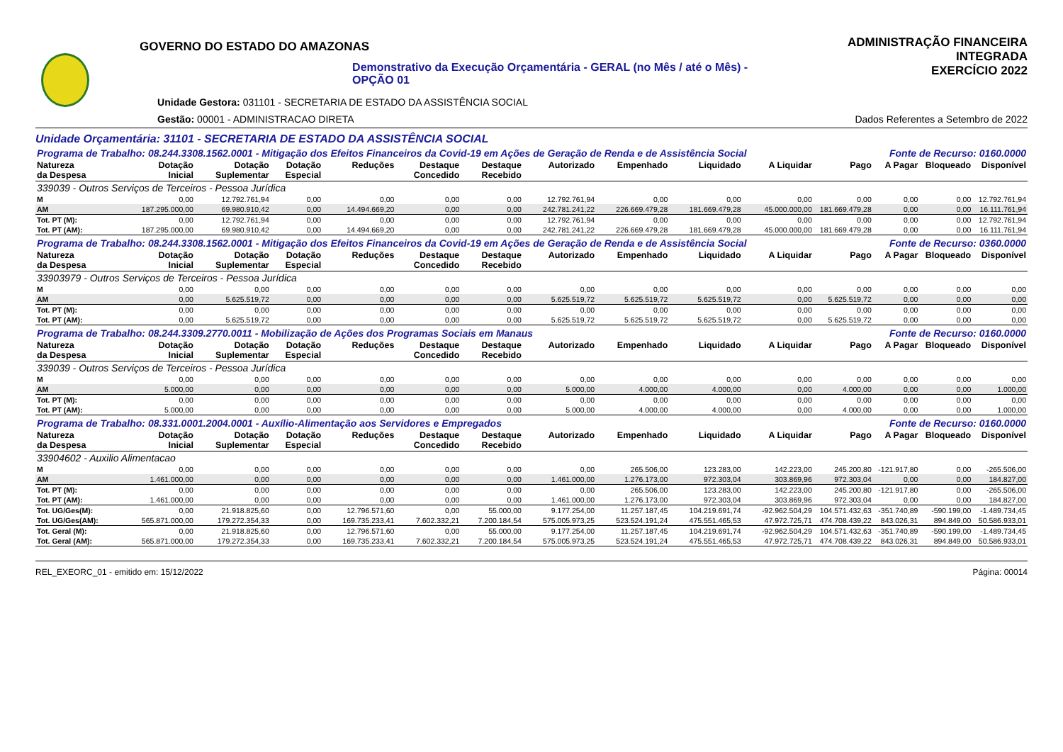GOVERNO DO ESTADO DO AMAZONAS
Demonstrativo da Execução Orçamentária - GERAL (no Mês / até o Mês) - OPÇÃO 01
Unidade Gestora: 031101 - SECRETARIA DE ESTADO DA ASSISTÊNCIA SOCIAL
Gestão: 00001 - ADMINISTRACAO DIRETA
ADMINISTRAÇÃO FINANCEIRA INTEGRADA
EXERCÍCIO 2022
Dados Referentes a Setembro de 2022
Unidade Orçamentária: 31101 - SECRETARIA DE ESTADO DA ASSISTÊNCIA SOCIAL
| Programa de Trabalho: 08.244.3308.1562.0001 - Mitigação dos Efeitos Financeiros da Covid-19 em Ações de Geração de Renda e de Assistência Social | | | | | | | | | | | Fonte de Recurso: 0160.0000 | | | |
| Natureza da Despesa | Dotação Inicial | Dotação Suplementar | Dotação Especial | Reduções | Destaque Concedido | Destaque Recebido | Autorizado | Empenhado | Liquidado | A Liquidar | Pago | A Pagar | Bloqueado | Disponível |
| 339039 - Outros Serviços de Terceiros - Pessoa Jurídica | | | | | | | | | | | | | | |
| M | 0,00 | 12.792.761,94 | 0,00 | 0,00 | 0,00 | 0,00 | 12.792.761,94 | 0,00 | 0,00 | 0,00 | 0,00 | 0,00 | 0,00 | 12.792.761,94 |
| AM | 187.295.000,00 | 69.980.910,42 | 0,00 | 14.494.669,20 | 0,00 | 0,00 | 242.781.241,22 | 226.669.479,28 | 181.669.479,28 | 45.000.000,00 | 181.669.479,28 | 0,00 | 0,00 | 16.111.761,94 |
| Tot. PT (M): | 0,00 | 12.792.761,94 | 0,00 | 0,00 | 0,00 | 0,00 | 12.792.761,94 | 0,00 | 0,00 | 0,00 | 0,00 | 0,00 | 0,00 | 12.792.761,94 |
| Tot. PT (AM): | 187.295.000,00 | 69.980.910,42 | 0,00 | 14.494.669,20 | 0,00 | 0,00 | 242.781.241,22 | 226.669.479,28 | 181.669.479,28 | 45.000.000,00 | 181.669.479,28 | 0,00 | 0,00 | 16.111.761,94 |
| Programa de Trabalho: 08.244.3308.1562.0001 - Mitigação dos Efeitos Financeiros da Covid-19 em Ações de Geração de Renda e de Assistência Social | | | | | | | | | | | Fonte de Recurso: 0360.0000 | | | |
| Natureza da Despesa | Dotação Inicial | Dotação Suplementar | Dotação Especial | Reduções | Destaque Concedido | Destaque Recebido | Autorizado | Empenhado | Liquidado | A Liquidar | Pago | A Pagar | Bloqueado | Disponível |
| 33903979 - Outros Serviços de Terceiros - Pessoa Jurídica | | | | | | | | | | | | | | |
| M | 0,00 | 0,00 | 0,00 | 0,00 | 0,00 | 0,00 | 0,00 | 0,00 | 0,00 | 0,00 | 0,00 | 0,00 | 0,00 | 0,00 |
| AM | 0,00 | 5.625.519,72 | 0,00 | 0,00 | 0,00 | 0,00 | 5.625.519,72 | 5.625.519,72 | 5.625.519,72 | 0,00 | 5.625.519,72 | 0,00 | 0,00 | 0,00 |
| Tot. PT (M): | 0,00 | 0,00 | 0,00 | 0,00 | 0,00 | 0,00 | 0,00 | 0,00 | 0,00 | 0,00 | 0,00 | 0,00 | 0,00 | 0,00 |
| Tot. PT (AM): | 0,00 | 5.625.519,72 | 0,00 | 0,00 | 0,00 | 0,00 | 5.625.519,72 | 5.625.519,72 | 5.625.519,72 | 0,00 | 5.625.519,72 | 0,00 | 0,00 | 0,00 |
| Programa de Trabalho: 08.244.3309.2770.0011 - Mobilização de Ações dos Programas Sociais em Manaus | | | | | | | | | | | Fonte de Recurso: 0160.0000 | | | |
| Natureza da Despesa | Dotação Inicial | Dotação Suplementar | Dotação Especial | Reduções | Destaque Concedido | Destaque Recebido | Autorizado | Empenhado | Liquidado | A Liquidar | Pago | A Pagar | Bloqueado | Disponível |
| 339039 - Outros Serviços de Terceiros - Pessoa Jurídica | | | | | | | | | | | | | | |
| M | 0,00 | 0,00 | 0,00 | 0,00 | 0,00 | 0,00 | 0,00 | 0,00 | 0,00 | 0,00 | 0,00 | 0,00 | 0,00 | 0,00 |
| AM | 5.000,00 | 0,00 | 0,00 | 0,00 | 0,00 | 0,00 | 5.000,00 | 4.000,00 | 4.000,00 | 0,00 | 4.000,00 | 0,00 | 0,00 | 1.000,00 |
| Tot. PT (M): | 0,00 | 0,00 | 0,00 | 0,00 | 0,00 | 0,00 | 0,00 | 0,00 | 0,00 | 0,00 | 0,00 | 0,00 | 0,00 | 0,00 |
| Tot. PT (AM): | 5.000,00 | 0,00 | 0,00 | 0,00 | 0,00 | 0,00 | 5.000,00 | 4.000,00 | 4.000,00 | 0,00 | 4.000,00 | 0,00 | 0,00 | 1.000,00 |
| Programa de Trabalho: 08.331.0001.2004.0001 - Auxílio-Alimentação aos Servidores e Empregados | | | | | | | | | | | Fonte de Recurso: 0160.0000 | | | |
| Natureza da Despesa | Dotação Inicial | Dotação Suplementar | Dotação Especial | Reduções | Destaque Concedido | Destaque Recebido | Autorizado | Empenhado | Liquidado | A Liquidar | Pago | A Pagar | Bloqueado | Disponível |
| 33904602 - Auxilio Alimentacao | | | | | | | | | | | | | | |
| M | 0,00 | 0,00 | 0,00 | 0,00 | 0,00 | 0,00 | 0,00 | 265.506,00 | 123.283,00 | 142.223,00 | 245.200,80 | -121.917,80 | 0,00 | -265.506,00 |
| AM | 1.461.000,00 | 0,00 | 0,00 | 0,00 | 0,00 | 0,00 | 1.461.000,00 | 1.276.173,00 | 972.303,04 | 303.869,96 | 972.303,04 | 0,00 | 0,00 | 184.827,00 |
| Tot. PT (M): | 0,00 | 0,00 | 0,00 | 0,00 | 0,00 | 0,00 | 0,00 | 265.506,00 | 123.283,00 | 142.223,00 | 245.200,80 | -121.917,80 | 0,00 | -265.506,00 |
| Tot. PT (AM): | 1.461.000,00 | 0,00 | 0,00 | 0,00 | 0,00 | 0,00 | 1.461.000,00 | 1.276.173,00 | 972.303,04 | 303.869,96 | 972.303,04 | 0,00 | 0,00 | 184.827,00 |
| Tot. UG/Ges(M): | 0,00 | 21.918.825,60 | 0,00 | 12.796.571,60 | 0,00 | 55.000,00 | 9.177.254,00 | 11.257.187,45 | 104.219.691,74 | -92.962.504,29 | 104.571.432,63 | -351.740,89 | -590.199,00 | -1.489.734,45 |
| Tot. UG/Ges(AM): | 565.871.000,00 | 179.272.354,33 | 0,00 | 169.735.233,41 | 7.602.332,21 | 7.200.184,54 | 575.005.973,25 | 523.524.191,24 | 475.551.465,53 | 47.972.725,71 | 474.708.439,22 | 843.026,31 | 894.849,00 | 50.586.933,01 |
| Tot. Geral (M): | 0,00 | 21.918.825,60 | 0,00 | 12.796.571,60 | 0,00 | 55.000,00 | 9.177.254,00 | 11.257.187,45 | 104.219.691,74 | -92.962.504,29 | 104.571.432,63 | -351.740,89 | -590.199,00 | -1.489.734,45 |
| Tot. Geral (AM): | 565.871.000,00 | 179.272.354,33 | 0,00 | 169.735.233,41 | 7.602.332,21 | 7.200.184,54 | 575.005.973,25 | 523.524.191,24 | 475.551.465,53 | 47.972.725,71 | 474.708.439,22 | 843.026,31 | 894.849,00 | 50.586.933,01 |
REL_EXEORC_01 - emitido em: 15/12/2022 Página: 00014